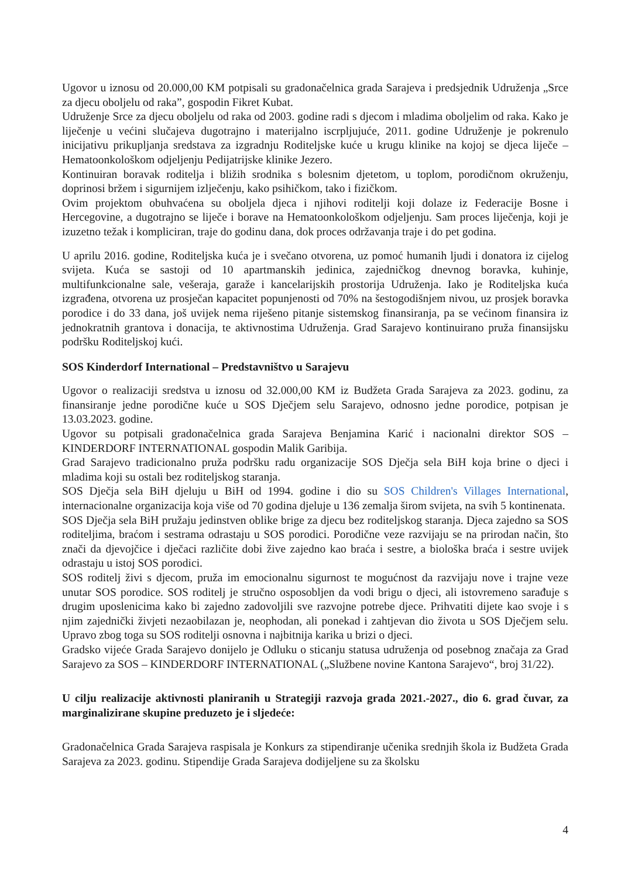Ugovor u iznosu od 20.000,00 KM potpisali su gradonačelnica grada Sarajeva i predsjednik Udruženja „Srce za djecu oboljelu od raka”, gospodin Fikret Kubat.
Udruženje Srce za djecu oboljelu od raka od 2003. godine radi s djecom i mladima oboljelim od raka. Kako je liječenje u većini slučajeva dugotrajno i materijalno iscrpljujuće, 2011. godine Udruženje je pokrenulo inicijativu prikupljanja sredstava za izgradnju Roditeljske kuće u krugu klinike na kojoj se djeca liječe – Hematoonkološkom odjeljenju Pedijatrijske klinike Jezero.
Kontinuiran boravak roditelja i bližih srodnika s bolesnim djetetom, u toplom, porodičnom okruženju, doprinosi bržem i sigurnijem izlječenju, kako psihičkom, tako i fizičkom.
Ovim projektom obuhvaćena su oboljela djeca i njihovi roditelji koji dolaze iz Federacije Bosne i Hercegovine, a dugotrajno se liječe i borave na Hematoonkološkom odjeljenju. Sam proces liječenja, koji je izuzetno težak i kompliciran, traje do godinu dana, dok proces održavanja traje i do pet godina.
U aprilu 2016. godine, Roditeljska kuća je i svečano otvorena, uz pomoć humanih ljudi i donatora iz cijelog svijeta. Kuća se sastoji od 10 apartmanskih jedinica, zajedničkog dnevnog boravka, kuhinje, multifunkcionalne sale, vešeraja, garaže i kancelarijskih prostorija Udruženja. Iako je Roditeljska kuća izgrađena, otvorena uz prosječan kapacitet popunjenosti od 70% na šestogodišnjem nivou, uz prosjek boravka porodice i do 33 dana, još uvijek nema riješeno pitanje sistemskog finansiranja, pa se većinom finansira iz jednokratnih grantova i donacija, te aktivnostima Udruženja. Grad Sarajevo kontinuirano pruža finansijsku podršku Roditeljskoj kući.
SOS Kinderdorf International – Predstavništvo u Sarajevu
Ugovor o realizaciji sredstva u iznosu od 32.000,00 KM iz Budžeta Grada Sarajeva za 2023. godinu, za finansiranje jedne porodične kuće u SOS Dječjem selu Sarajevo, odnosno jedne porodice, potpisan je 13.03.2023. godine.
Ugovor su potpisali gradonačelnica grada Sarajeva Benjamina Karić i nacionalni direktor SOS – KINDERDORF INTERNATIONAL gospodin Malik Garibija.
Grad Sarajevo tradicionalno pruža podršku radu organizacije SOS Dječja sela BiH koja brine o djeci i mladima koji su ostali bez roditeljskog staranja.
SOS Dječja sela BiH djeluju u BiH od 1994. godine i dio su SOS Children's Villages International, internacionalne organizacija koja više od 70 godina djeluje u 136 zemalja širom svijeta, na svih 5 kontinenata.
SOS Dječja sela BiH pružaju jedinstven oblike brige za djecu bez roditeljskog staranja. Djeca zajedno sa SOS roditeljima, braćom i sestrama odrastaju u SOS porodici. Porodične veze razvijaju se na prirodan način, što znači da djevojčice i dječaci različite dobi žive zajedno kao braća i sestre, a biološka braća i sestre uvijek odrastaju u istoj SOS porodici.
SOS roditelj živi s djecom, pruža im emocionalnu sigurnost te mogućnost da razvijaju nove i trajne veze unutar SOS porodice. SOS roditelj je stručno osposobljen da vodi brigu o djeci, ali istovremeno sarađuje s drugim uposlenicima kako bi zajedno zadovoljili sve razvojne potrebe djece. Prihvatiti dijete kao svoje i s njim zajednički živjeti nezaobilazan je, neophodan, ali ponekad i zahtjevan dio života u SOS Dječjem selu. Upravo zbog toga su SOS roditelji osnovna i najbitnija karika u brizi o djeci.
Gradsko vijeće Grada Sarajevo donijelo je Odluku o sticanju statusa udruženja od posebnog značaja za Grad Sarajevo za SOS – KINDERDORF INTERNATIONAL („Službene novine Kantona Sarajevo“, broj 31/22).
U cilju realizacije aktivnosti planiranih u Strategiji razvoja grada 2021.-2027., dio 6. grad čuvar, za marginalizirane skupine preduzeto je i sljedeće:
Gradonačelnica Grada Sarajeva raspisala je Konkurs za stipendiranje učenika srednjih škola iz Budžeta Grada Sarajeva za 2023. godinu. Stipendije Grada Sarajeva dodijeljene su za školsku
4